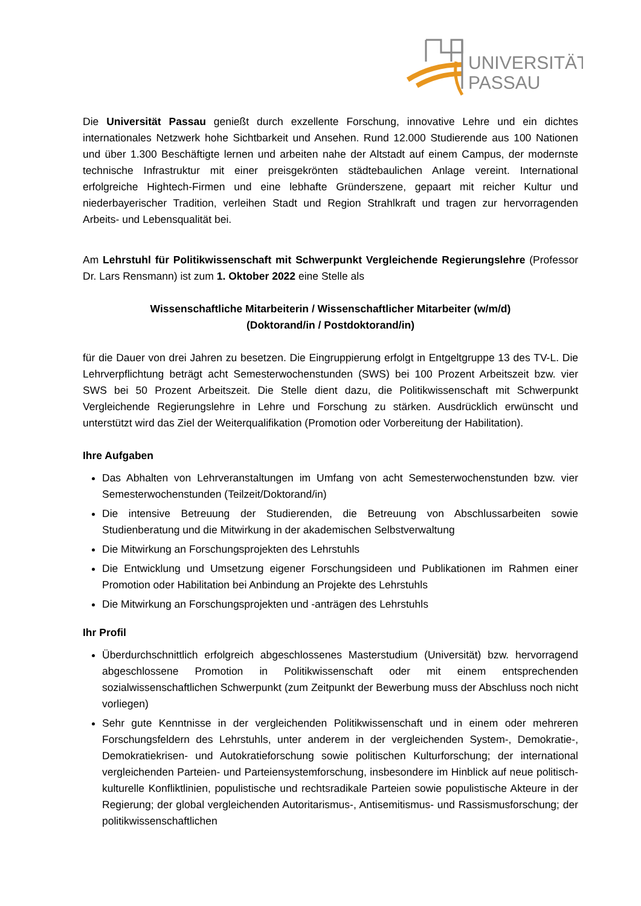UNIVERSITÄT
PASSAU
Die Universität Passau genießt durch exzellente Forschung, innovative Lehre und ein dichtes internationales Netzwerk hohe Sichtbarkeit und Ansehen. Rund 12.000 Studierende aus 100 Nationen und über 1.300 Beschäftigte lernen und arbeiten nahe der Altstadt auf einem Campus, der modernste technische Infrastruktur mit einer preisgekrönten städtebaulichen Anlage vereint. International erfolgreiche Hightech-Firmen und eine lebhafte Gründerszene, gepaart mit reicher Kultur und niederbayerischer Tradition, verleihen Stadt und Region Strahlkraft und tragen zur hervorragenden Arbeits- und Lebensqualität bei.
Am Lehrstuhl für Politikwissenschaft mit Schwerpunkt Vergleichende Regierungslehre (Professor Dr. Lars Rensmann) ist zum 1. Oktober 2022 eine Stelle als
Wissenschaftliche Mitarbeiterin / Wissenschaftlicher Mitarbeiter (w/m/d)
(Doktorand/in / Postdoktorand/in)
für die Dauer von drei Jahren zu besetzen. Die Eingruppierung erfolgt in Entgeltgruppe 13 des TV-L. Die Lehrverpflichtung beträgt acht Semesterwochenstunden (SWS) bei 100 Prozent Arbeitszeit bzw. vier SWS bei 50 Prozent Arbeitszeit. Die Stelle dient dazu, die Politikwissenschaft mit Schwerpunkt Vergleichende Regierungslehre in Lehre und Forschung zu stärken. Ausdrücklich erwünscht und unterstützt wird das Ziel der Weiterqualifikation (Promotion oder Vorbereitung der Habilitation).
Ihre Aufgaben
Das Abhalten von Lehrveranstaltungen im Umfang von acht Semesterwochenstunden bzw. vier Semesterwochenstunden (Teilzeit/Doktorand/in)
Die intensive Betreuung der Studierenden, die Betreuung von Abschlussarbeiten sowie Studienberatung und die Mitwirkung in der akademischen Selbstverwaltung
Die Mitwirkung an Forschungsprojekten des Lehrstuhls
Die Entwicklung und Umsetzung eigener Forschungsideen und Publikationen im Rahmen einer Promotion oder Habilitation bei Anbindung an Projekte des Lehrstuhls
Die Mitwirkung an Forschungsprojekten und -anträgen des Lehrstuhls
Ihr Profil
Überdurchschnittlich erfolgreich abgeschlossenes Masterstudium (Universität) bzw. hervorragend abgeschlossene Promotion in Politikwissenschaft oder mit einem entsprechenden sozialwissenschaftlichen Schwerpunkt (zum Zeitpunkt der Bewerbung muss der Abschluss noch nicht vorliegen)
Sehr gute Kenntnisse in der vergleichenden Politikwissenschaft und in einem oder mehreren Forschungsfeldern des Lehrstuhls, unter anderem in der vergleichenden System-, Demokratie-, Demokratiekrisen- und Autokratieforschung sowie politischen Kulturforschung; der international vergleichenden Parteien- und Parteiensystemforschung, insbesondere im Hinblick auf neue politisch-kulturelle Konfliktlinien, populistische und rechtsradikale Parteien sowie populistische Akteure in der Regierung; der global vergleichenden Autoritarismus-, Antisemitismus- und Rassismusforschung; der politikwissenschaftlichen